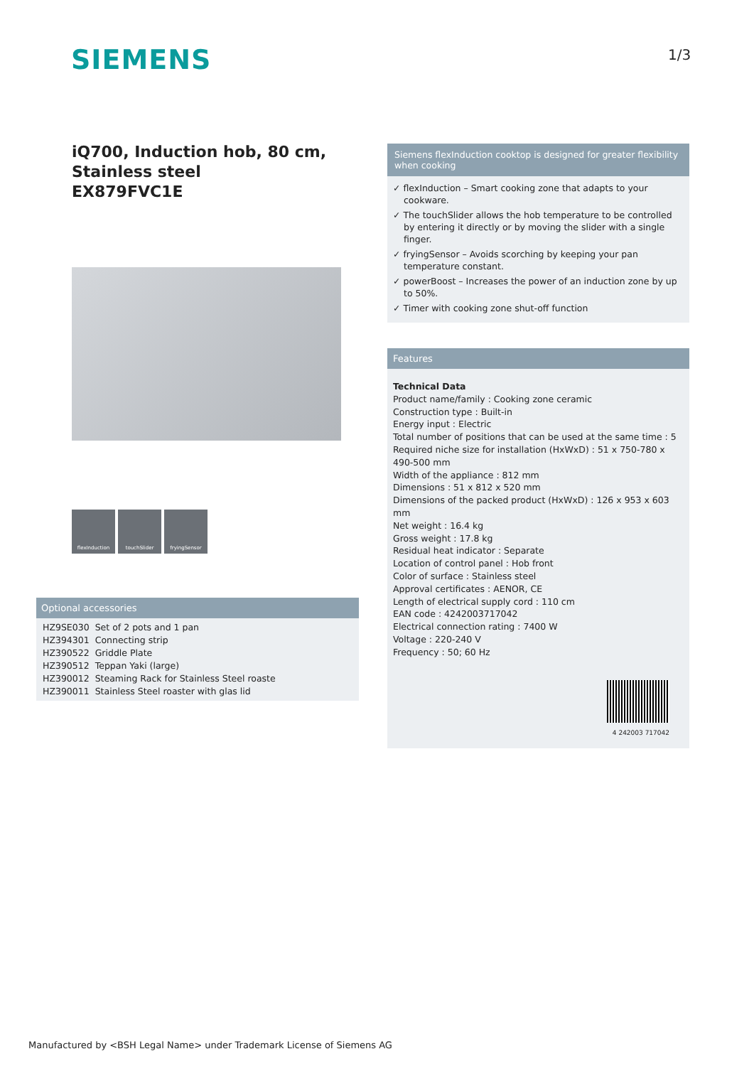SIEMENS 1/3
iQ700, Induction hob, 80 cm, Stainless steel
EX879FVC1E
flexInduction touchSlider fryingSensor
Optional accessories
| HZ9SE030 | Set of 2 pots and 1 pan |
| HZ394301 | Connecting strip |
| HZ390522 | Griddle Plate |
| HZ390512 | Teppan Yaki (large) |
| HZ390012 | Steaming Rack for Stainless Steel roaste |
| HZ390011 | Stainless Steel roaster with glas lid |
Siemens flexInduction cooktop is designed for greater flexibility when cooking
✓ flexInduction – Smart cooking zone that adapts to your cookware.
✓ The touchSlider allows the hob temperature to be controlled by entering it directly or by moving the slider with a single finger.
✓ fryingSensor – Avoids scorching by keeping your pan temperature constant.
✓ powerBoost – Increases the power of an induction zone by up to 50%.
✓ Timer with cooking zone shut-off function
Features
Technical Data
Product name/family : Cooking zone ceramic
Construction type : Built-in
Energy input : Electric
Total number of positions that can be used at the same time : 5
Required niche size for installation (HxWxD) : 51 x 750-780 x 490-500 mm
Width of the appliance : 812 mm
Dimensions : 51 x 812 x 520 mm
Dimensions of the packed product (HxWxD) : 126 x 953 x 603 mm
Net weight : 16.4 kg
Gross weight : 17.8 kg
Residual heat indicator : Separate
Location of control panel : Hob front
Color of surface : Stainless steel
Approval certificates : AENOR, CE
Length of electrical supply cord : 110 cm
EAN code : 4242003717042
Electrical connection rating : 7400 W
Voltage : 220-240 V
Frequency : 50; 60 Hz
4 242003 717042
Manufactured by <BSH Legal Name> under Trademark License of Siemens AG